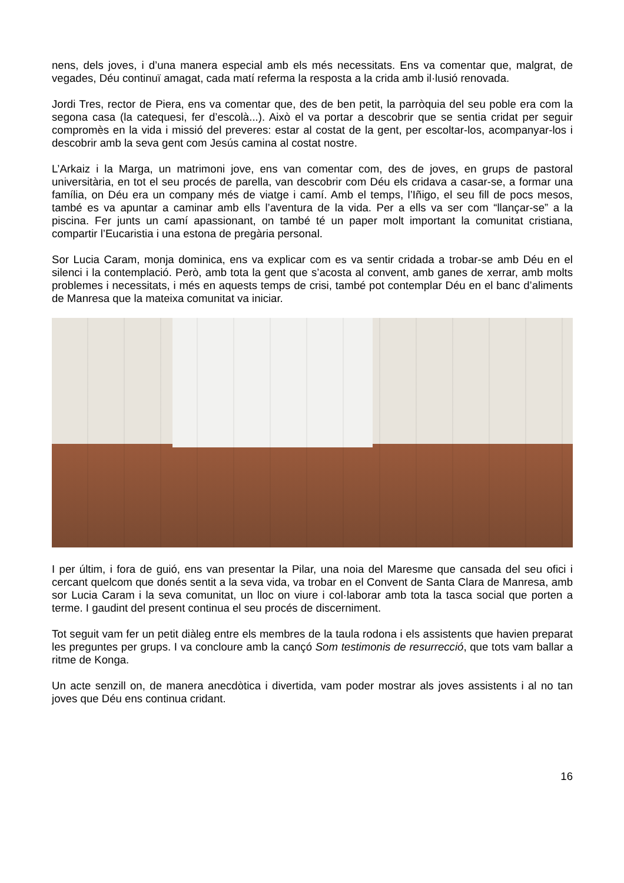nens, dels joves, i d’una manera especial amb els més necessitats. Ens va comentar que, malgrat, de vegades, Déu continuï amagat, cada matí referma la resposta a la crida amb il·lusió renovada.
Jordi Tres, rector de Piera, ens va comentar que, des de ben petit, la parròquia del seu poble era com la segona casa (la catequesi, fer d’escolà...). Això el va portar a descobrir que se sentia cridat per seguir compromès en la vida i missió del preveres: estar al costat de la gent, per escoltar-los, acompanyar-los i descobrir amb la seva gent com Jesús camina al costat nostre.
L’Arkaiz i la Marga, un matrimoni jove, ens van comentar com, des de joves, en grups de pastoral universitària, en tot el seu procés de parella, van descobrir com Déu els cridava a casar-se, a formar una família, on Déu era un company més de viatge i camí. Amb el temps, l’Iñigo, el seu fill de pocs mesos, també es va apuntar a caminar amb ells l’aventura de la vida. Per a ells va ser com “llançar-se” a la piscina. Fer junts un camí apassionant, on també té un paper molt important la comunitat cristiana, compartir l’Eucaristia i una estona de pregària personal.
Sor Lucia Caram, monja dominica, ens va explicar com es va sentir cridada a trobar-se amb Déu en el silenci i la contemplació. Però, amb tota la gent que s’acosta al convent, amb ganes de xerrar, amb molts problemes i necessitats, i més en aquests temps de crisi, també pot contemplar Déu en el banc d’aliments de Manresa que la mateixa comunitat va iniciar.
I per últim, i fora de guió, ens van presentar la Pilar, una noia del Maresme que cansada del seu ofici i cercant quelcom que donés sentit a la seva vida, va trobar en el Convent de Santa Clara de Manresa, amb sor Lucia Caram i la seva comunitat, un lloc on viure i col·laborar amb tota la tasca social que porten a terme. I gaudint del present continua el seu procés de discerniment.
Tot seguit vam fer un petit diàleg entre els membres de la taula rodona i els assistents que havien preparat les preguntes per grups. I va concloure amb la cançó Som testimonis de resurrecció, que tots vam ballar a ritme de Konga.
Un acte senzill on, de manera anecdòtica i divertida, vam poder mostrar als joves assistents i al no tan joves que Déu ens continua cridant.
16